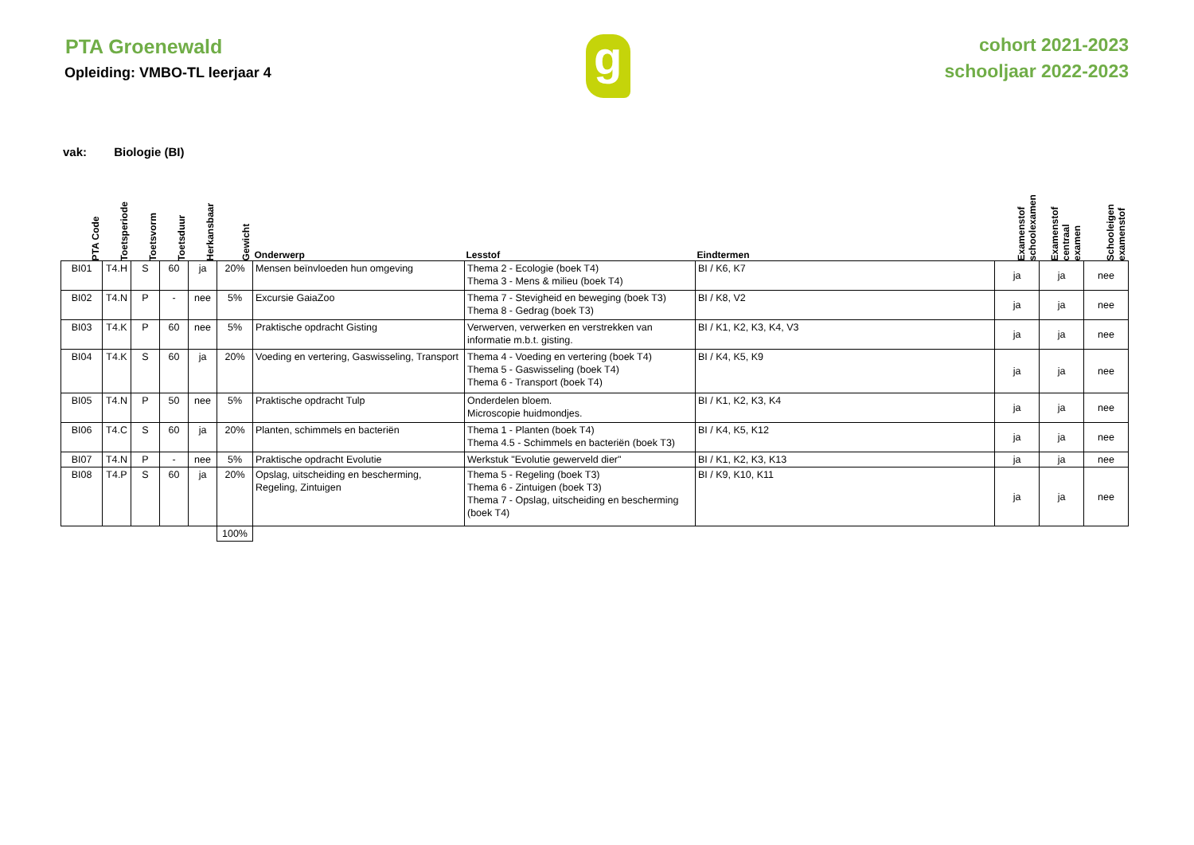PTA Groenewald
Opleiding: VMBO-TL leerjaar 4
g
cohort 2021-2023
schooljaar 2022-2023
vak: Biologie (BI)
| PTA Code | Toetsperiode | Toetsvorm | Toetsduur | Herkansbaar | Gewicht | Onderwerp | Lesstof | Eindtermen | Examenstof schoolexamen | Examenstof centraal examen | Schooleigen examenstof |
| --- | --- | --- | --- | --- | --- | --- | --- | --- | --- | --- | --- |
| BI01 | T4.H | S | 60 | ja | 20% | Mensen beïnvloeden hun omgeving | Thema 2 - Ecologie (boek T4) Thema 3 - Mens & milieu (boek T4) | BI / K6, K7 | ja | ja | nee |
| BI02 | T4.N | P | - | nee | 5% | Excursie GaiaZoo | Thema 7 - Stevigheid en beweging (boek T3) Thema 8 - Gedrag (boek T3) | BI / K8, V2 | ja | ja | nee |
| BI03 | T4.K | P | 60 | nee | 5% | Praktische opdracht Gisting | Verwerven, verwerken en verstrekken van informatie m.b.t. gisting. | BI / K1, K2, K3, K4, V3 | ja | ja | nee |
| BI04 | T4.K | S | 60 | ja | 20% | Voeding en vertering, Gaswisseling, Transport | Thema 4 - Voeding en vertering (boek T4) Thema 5 - Gaswisseling (boek T4) Thema 6 - Transport (boek T4) | BI / K4, K5, K9 | ja | ja | nee |
| BI05 | T4.N | P | 50 | nee | 5% | Praktische opdracht Tulp | Onderdelen bloem. Microscopie huidmondjes. | BI / K1, K2, K3, K4 | ja | ja | nee |
| BI06 | T4.C | S | 60 | ja | 20% | Planten, schimmels en bacteriën | Thema 1 - Planten (boek T4) Thema 4.5 - Schimmels en bacteriën (boek T3) | BI / K4, K5, K12 | ja | ja | nee |
| BI07 | T4.N | P | - | nee | 5% | Praktische opdracht Evolutie | Werkstuk "Evolutie gewerveld dier" | BI / K1, K2, K3, K13 | ja | ja | nee |
| BI08 | T4.P | S | 60 | ja | 20% | Opslag, uitscheiding en bescherming, Regeling, Zintuigen | Thema 5 - Regeling (boek T3) Thema 6 - Zintuigen (boek T3) Thema 7 - Opslag, uitscheiding en bescherming (boek T4) | BI / K9, K10, K11 | ja | ja | nee |
| | | | | | 100% | | | | | | |